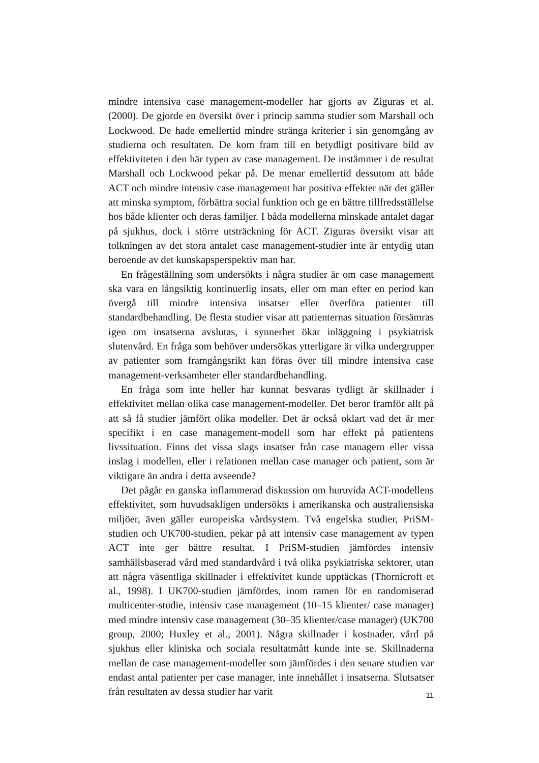mindre intensiva case management-modeller har gjorts av Ziguras et al. (2000). De gjorde en översikt över i princip samma studier som Marshall och Lockwood. De hade emellertid mindre stränga kriterier i sin genomgång av studierna och resultaten. De kom fram till en betydligt positivare bild av effektiviteten i den här typen av case management. De instämmer i de resultat Marshall och Lockwood pekar på. De menar emellertid dessutom att både ACT och mindre intensiv case management har positiva effekter när det gäller att minska symptom, förbättra social funktion och ge en bättre tillfredsställelse hos både klienter och deras familjer. I båda modellerna minskade antalet dagar på sjukhus, dock i större utsträckning för ACT. Ziguras översikt visar att tolkningen av det stora antalet case management-studier inte är entydig utan beroende av det kunskapsperspektiv man har.
En frågeställning som undersökts i några studier är om case management ska vara en långsiktig kontinuerlig insats, eller om man efter en period kan övergå till mindre intensiva insatser eller överföra patienter till standardbehandling. De flesta studier visar att patienternas situation försämras igen om insatserna avslutas, i synnerhet ökar inläggning i psykiatrisk slutenvård. En fråga som behöver undersökas ytterligare är vilka undergrupper av patienter som framgångsrikt kan föras över till mindre intensiva case management-verksamheter eller standardbehandling.
En fråga som inte heller har kunnat besvaras tydligt är skillnader i effektivitet mellan olika case management-modeller. Det beror framför allt på att så få studier jämfört olika modeller. Det är också oklart vad det är mer specifikt i en case management-modell som har effekt på patientens livssituation. Finns det vissa slags insatser från case managern eller vissa inslag i modellen, eller i relationen mellan case manager och patient, som är viktigare än andra i detta avseende?
Det pågår en ganska inflammerad diskussion om huruvida ACT-modellens effektivitet, som huvudsakligen undersökts i amerikanska och australiensiska miljöer, även gäller europeiska vårdsystem. Två engelska studier, PriSM-studien och UK700-studien, pekar på att intensiv case management av typen ACT inte ger bättre resultat. I PriSM-studien jämfördes intensiv samhällsbaserad vård med standardvård i två olika psykiatriska sektorer, utan att några väsentliga skillnader i effektivitet kunde upptäckas (Thornicroft et al., 1998). I UK700-studien jämfördes, inom ramen för en randomiserad multicenter-studie, intensiv case management (10–15 klienter/ case manager) med mindre intensiv case management (30–35 klienter/case manager) (UK700 group, 2000; Huxley et al., 2001). Några skillnader i kostnader, vård på sjukhus eller kliniska och sociala resultatmått kunde inte se. Skillnaderna mellan de case management-modeller som jämfördes i den senare studien var endast antal patienter per case manager, inte innehållet i insatserna. Slutsatser från resultaten av dessa studier har varit
11